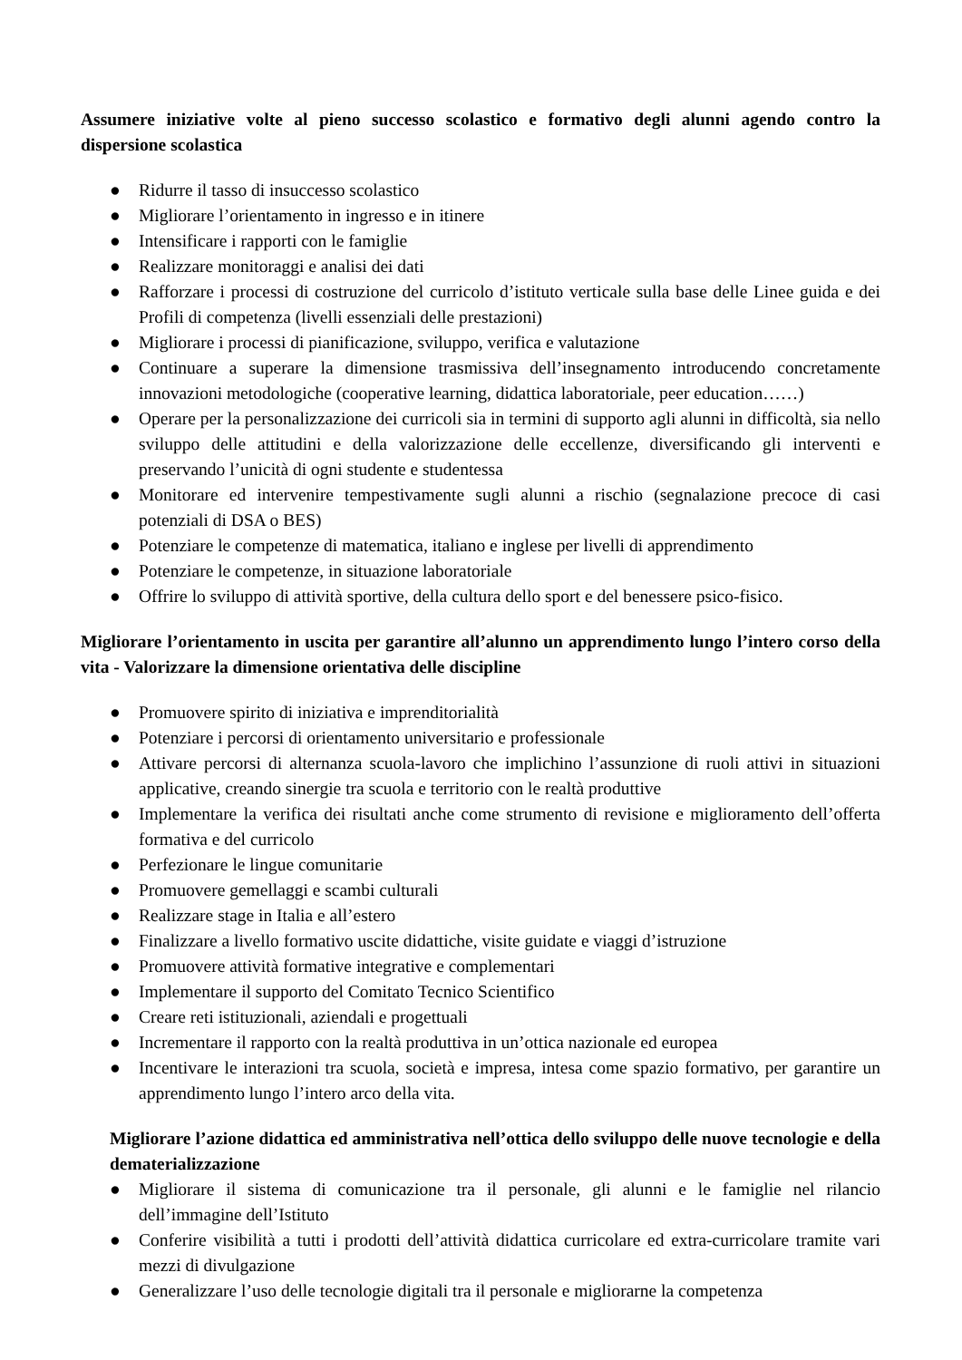Assumere iniziative volte al pieno successo scolastico e formativo degli alunni agendo contro la dispersione scolastica
● Ridurre il tasso di insuccesso scolastico
● Migliorare l’orientamento in ingresso e in itinere
● Intensificare i rapporti con le famiglie
● Realizzare monitoraggi e analisi dei dati
● Rafforzare i processi di costruzione del curricolo d’istituto verticale sulla base delle Linee guida e dei Profili di competenza (livelli essenziali delle prestazioni)
● Migliorare i processi di pianificazione, sviluppo, verifica e valutazione
● Continuare a superare la dimensione trasmissiva dell’insegnamento introducendo concretamente innovazioni metodologiche (cooperative learning, didattica laboratoriale, peer education……)
● Operare per la personalizzazione dei curricoli sia in termini di supporto agli alunni in difficoltà, sia nello sviluppo delle attitudini e della valorizzazione delle eccellenze, diversificando gli interventi e preservando l’unicità di ogni studente e studentessa
● Monitorare ed intervenire tempestivamente sugli alunni a rischio (segnalazione precoce di casi potenziali di DSA o BES)
● Potenziare le competenze di matematica, italiano e inglese per livelli di apprendimento
● Potenziare le competenze, in situazione laboratoriale
● Offrire lo sviluppo di attività sportive, della cultura dello sport e del benessere psico-fisico.
Migliorare l’orientamento in uscita per garantire all’alunno un apprendimento lungo l’intero corso della vita - Valorizzare la dimensione orientativa delle discipline
● Promuovere spirito di iniziativa e imprenditorialità
● Potenziare i percorsi di orientamento universitario e professionale
● Attivare percorsi di alternanza scuola-lavoro che implichino l’assunzione di ruoli attivi in situazioni applicative, creando sinergie tra scuola e territorio con le realtà produttive
● Implementare la verifica dei risultati anche come strumento di revisione e miglioramento dell’offerta formativa e del curricolo
● Perfezionare le lingue comunitarie
● Promuovere gemellaggi e scambi culturali
● Realizzare stage in Italia e all’estero
● Finalizzare a livello formativo uscite didattiche, visite guidate e viaggi d’istruzione
● Promuovere attività formative integrative e complementari
● Implementare il supporto del Comitato Tecnico Scientifico
● Creare reti istituzionali, aziendali e progettuali
● Incrementare il rapporto con la realtà produttiva in un’ottica nazionale ed europea
● Incentivare le interazioni tra scuola, società e impresa, intesa come spazio formativo, per garantire un apprendimento lungo l’intero arco della vita.
Migliorare l’azione didattica ed amministrativa nell’ottica dello sviluppo delle nuove tecnologie e della dematerializzazione
● Migliorare il sistema di comunicazione tra il personale, gli alunni e le famiglie nel rilancio dell’immagine dell’Istituto
● Conferire visibilità a tutti i prodotti dell’attività didattica curricolare ed extra-curricolare tramite vari mezzi di divulgazione
● Generalizzare l’uso delle tecnologie digitali tra il personale e migliorarne la competenza